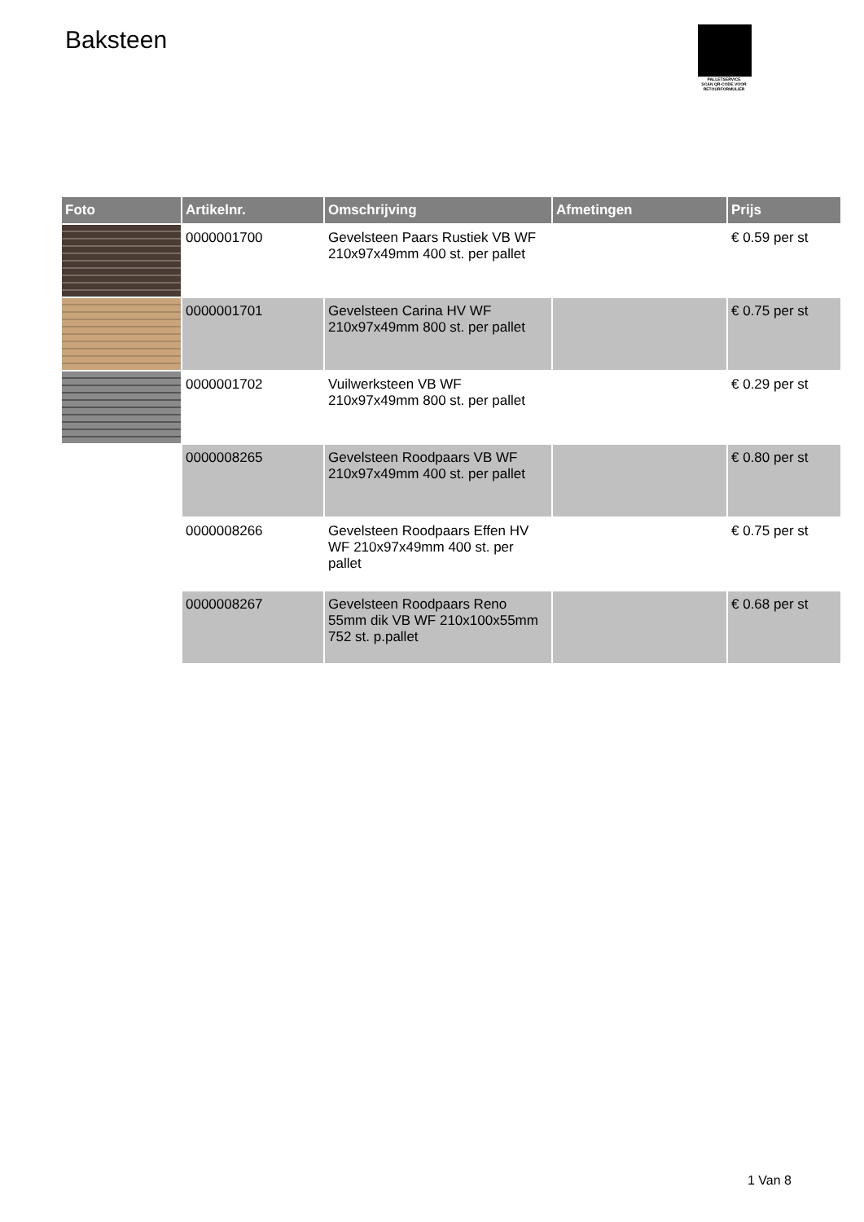Baksteen
PALLETSERVICE
SCAN QR-CODE VOOR RETOURFORMULIER
| Foto | Artikelnr. | Omschrijving | Afmetingen | Prijs |
| --- | --- | --- | --- | --- |
| | 0000001700 | Gevelsteen Paars Rustiek VB WF 210x97x49mm 400 st. per pallet | | € 0.59 per st |
| | 0000001701 | Gevelsteen Carina HV WF 210x97x49mm 800 st. per pallet | | € 0.75 per st |
| | 0000001702 | Vuilwerksteen VB WF 210x97x49mm 800 st. per pallet | | € 0.29 per st |
| | 0000008265 | Gevelsteen Roodpaars VB WF 210x97x49mm 400 st. per pallet | | € 0.80 per st |
| | 0000008266 | Gevelsteen Roodpaars Effen HV WF 210x97x49mm 400 st. per pallet | | € 0.75 per st |
| | 0000008267 | Gevelsteen Roodpaars Reno 55mm dik VB WF 210x100x55mm 752 st. p.pallet | | € 0.68 per st |
1 Van 8